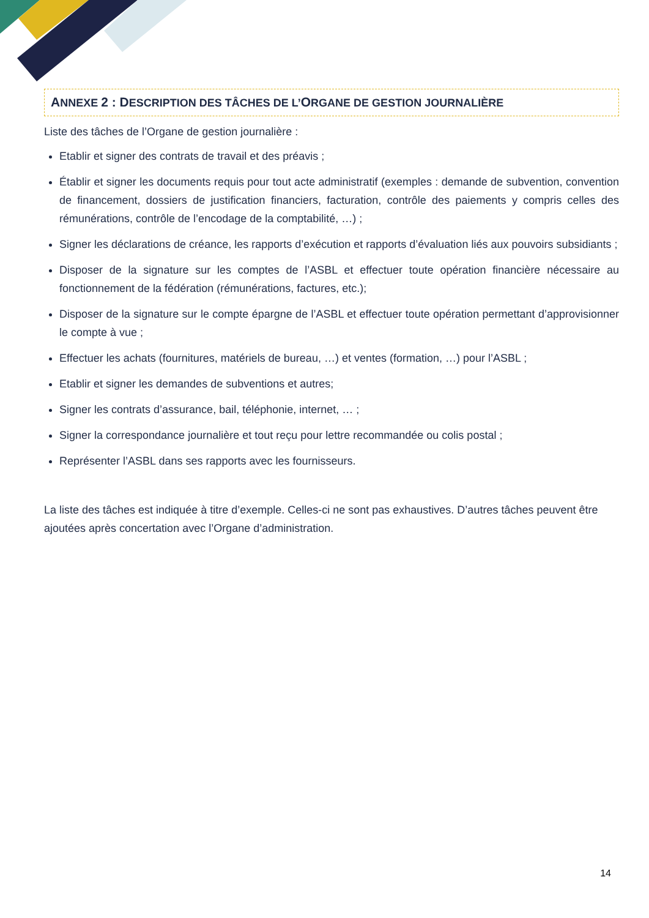ANNEXE 2 : DESCRIPTION DES TÂCHES DE L’ORGANE DE GESTION JOURNALIÈRE
Liste des tâches de l’Organe de gestion journalière :
Etablir et signer des contrats de travail et des préavis ;
Établir et signer les documents requis pour tout acte administratif (exemples : demande de subvention, convention de financement, dossiers de justification financiers, facturation, contrôle des paiements y compris celles des rémunérations, contrôle de l’encodage de la comptabilité, …) ;
Signer les déclarations de créance, les rapports d’exécution et rapports d’évaluation liés aux pouvoirs subsidiants ;
Disposer de la signature sur les comptes de l’ASBL et effectuer toute opération financière nécessaire au fonctionnement de la fédération (rémunérations, factures, etc.);
Disposer de la signature sur le compte épargne de l’ASBL et effectuer toute opération permettant d’approvisionner le compte à vue ;
Effectuer les achats (fournitures, matériels de bureau, …) et ventes (formation, …) pour l’ASBL ;
Etablir et signer les demandes de subventions et autres;
Signer les contrats d’assurance, bail, téléphonie, internet, … ;
Signer la correspondance journalière et tout reçu pour lettre recommandée ou colis postal ;
Représenter l’ASBL dans ses rapports avec les fournisseurs.
La liste des tâches est indiquée à titre d’exemple. Celles-ci ne sont pas exhaustives. D’autres tâches peuvent être ajoutées après concertation avec l’Organe d’administration.
14